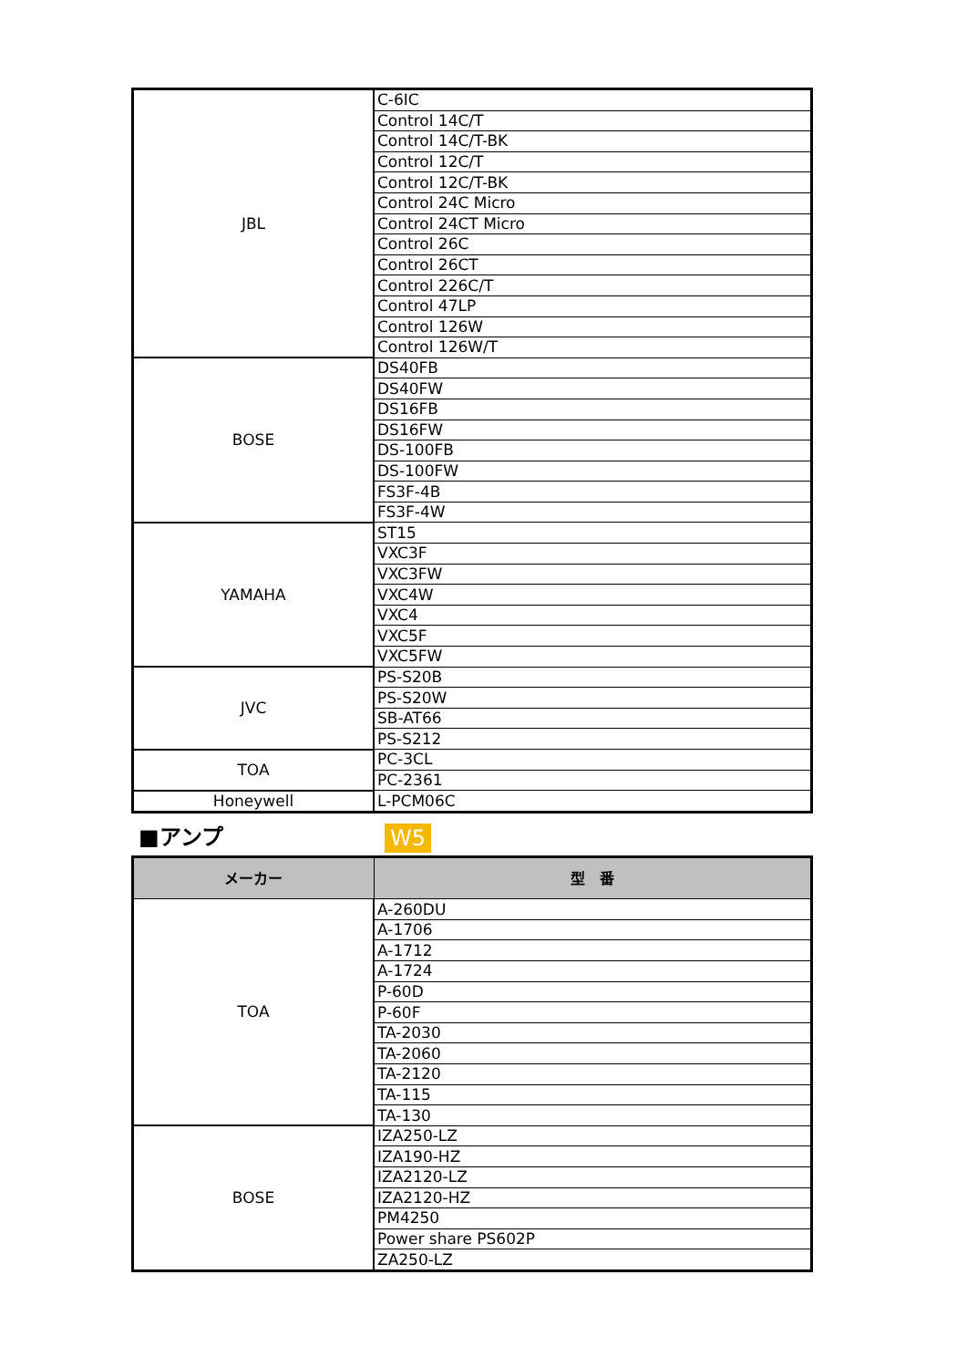| JBL | C-6IC |
| | Control 14C/T |
| | Control 14C/T-BK |
| | Control 12C/T |
| | Control 12C/T-BK |
| | Control 24C Micro |
| | Control 24CT Micro |
| | Control 26C |
| | Control 26CT |
| | Control 226C/T |
| | Control 47LP |
| | Control 126W |
| | Control 126W/T |
| BOSE | DS40FB |
| | DS40FW |
| | DS16FB |
| | DS16FW |
| | DS-100FB |
| | DS-100FW |
| | FS3F-4B |
| | FS3F-4W |
| YAMAHA | ST15 |
| | VXC3F |
| | VXC3FW |
| | VXC4W |
| | VXC4 |
| | VXC5F |
| | VXC5FW |
| JVC | PS-S20B |
| | PS-S20W |
| | SB-AT66 |
| | PS-S212 |
| TOA | PC-3CL |
| | PC-2361 |
| Honeywell | L-PCM06C |
■アンプ W5
| メーカー | 型 番 |
| --- | --- |
| TOA | A-260DU |
| | A-1706 |
| | A-1712 |
| | A-1724 |
| | P-60D |
| | P-60F |
| | TA-2030 |
| | TA-2060 |
| | TA-2120 |
| | TA-115 |
| | TA-130 |
| BOSE | IZA250-LZ |
| | IZA190-HZ |
| | IZA2120-LZ |
| | IZA2120-HZ |
| | PM4250 |
| | Power share PS602P |
| | ZA250-LZ |